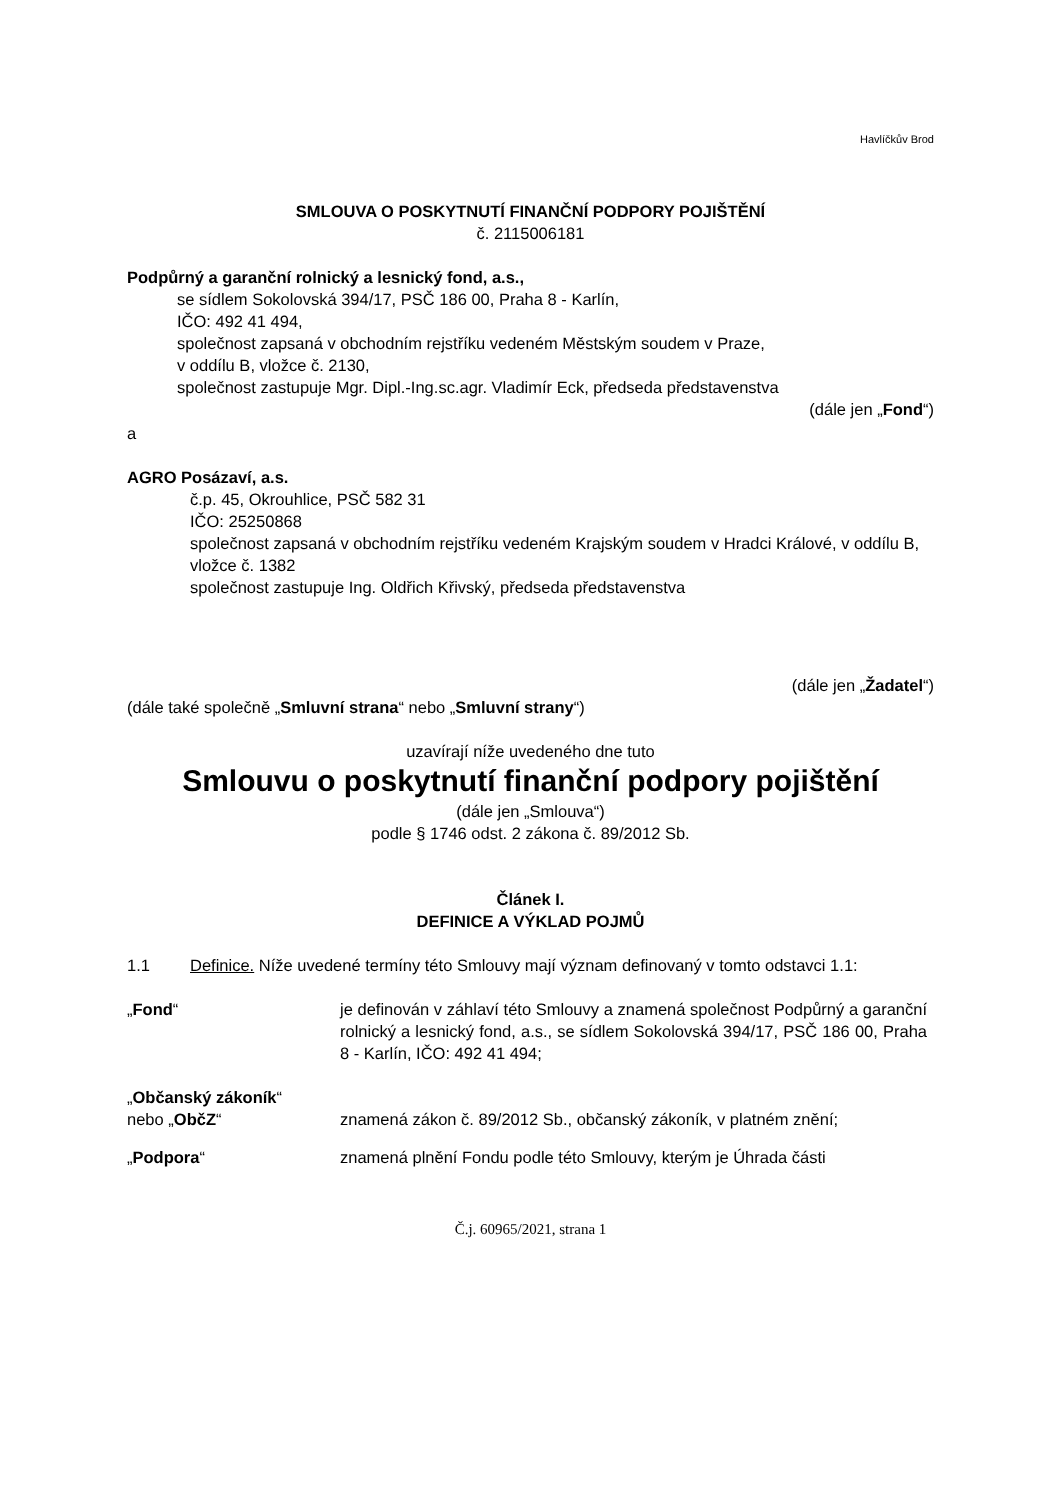Havlíčkův Brod
SMLOUVA O POSKYTNUTÍ FINANČNÍ PODPORY POJIŠTĚNÍ
č. 2115006181
Podpůrný a garanční rolnický a lesnický fond, a.s.,
se sídlem Sokolovská 394/17, PSČ 186 00, Praha 8 - Karlín,
IČO: 492 41 494,
společnost zapsaná v obchodním rejstříku vedeném Městským soudem v Praze,
v oddílu B, vložce č. 2130,
společnost zastupuje Mgr. Dipl.-Ing.sc.agr. Vladimír Eck, předseda představenstva
(dále jen „Fond“)
a
AGRO Posázaví, a.s.
č.p. 45, Okrouhlice, PSČ 582 31
IČO: 25250868
společnost zapsaná v obchodním rejstříku vedeném Krajským soudem v Hradci Králové, v oddílu B, vložce č. 1382
společnost zastupuje Ing. Oldřich Křivský, předseda představenstva
(dále jen „Žadatel“)
(dále také společně „Smluvní strana“ nebo „Smluvní strany“)
uzavírají níže uvedeného dne tuto
Smlouvu o poskytnutí finanční podpory pojištění
(dále jen „Smlouva“)
podle § 1746 odst. 2 zákona č. 89/2012 Sb.
Článek I.
DEFINICE A VÝKLAD POJMŮ
1.1 Definice. Níže uvedené termíny této Smlouvy mají význam definovaný v tomto odstavci 1.1:
„Fond“ je definován v záhlaví této Smlouvy a znamená společnost Podpůrný a garanční rolnický a lesnický fond, a.s., se sídlem Sokolovská 394/17, PSČ 186 00, Praha 8 - Karlín, IČO: 492 41 494;
„Občanský zákoník“
nebo „ObčZ“
znamená zákon č. 89/2012 Sb., občanský zákoník, v platném znění;
„Podpora“ znamená plnění Fondu podle této Smlouvy, kterým je Úhrada části
Č.j. 60965/2021, strana 1